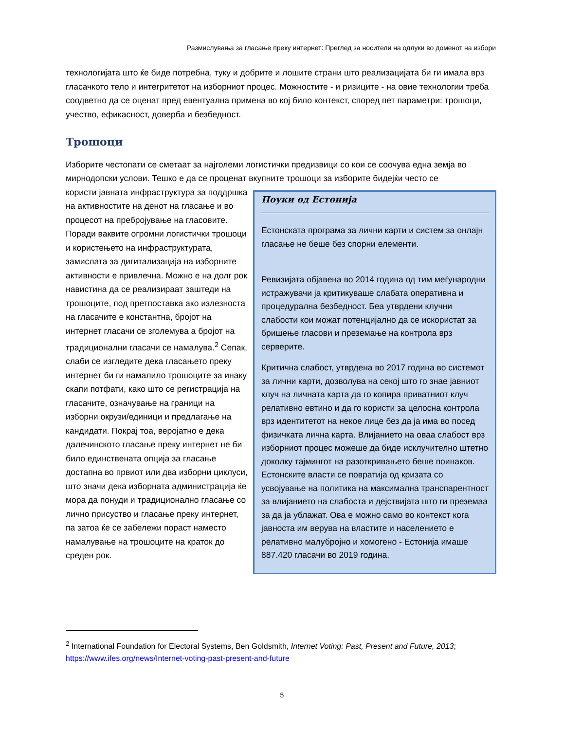Размислувања за гласање преку интернет: Преглед за носители на одлуки во доменот на избори
технологијата што ќе биде потребна, туку и добрите и лошите страни што реализацијата би ги имала врз гласачкото тело и интегритетот на изборниот процес. Можностите - и ризиците - на овие технологии треба соодветно да се оценат пред евентуална примена во кој било контекст, според пет параметри: трошоци, учество, ефикасност, доверба и безбедност.
Трошоци
Изборите честопати се сметаат за најголеми логистички предизвици со кои се соочува една земја во мирнодопски услови. Тешко е да се проценат вкупните трошоци за изборите бидејќи често се
Поуки од Естонија
Естонската програма за лични карти и систем за онлајн гласање не беше без спорни елементи.
Ревизијата објавена во 2014 година од тим меѓународни истражувачи ја критикуваше слабата оперативна и процедурална безбедност. Беа утврдени клучни слабости кои можат потенцијално да се искористат за бришење гласови и преземање на контрола врз серверите.
Критична слабост, утврдена во 2017 година во системот за лични карти, дозволува на секој што го знае јавниот клуч на личната карта да го копира приватниот клуч релативно евтино и да го користи за целосна контрола врз идентитетот на некое лице без да ја има во посед физичката лична карта. Влијанието на оваа слабост врз изборниот процес можеше да биде исклучително штетно доколку тајмингот на разоткривањето беше поинаков. Естонските власти се повратија од кризата со усвојување на политика на максимална транспарентност за влијанието на слабоста и дејствијата што ги преземаа за да ја ублажат. Ова е можно само во контекст кога јавноста им верува на властите и населението е релативно малубројно и хомогено - Естонија имаше 887.420 гласачи во 2019 година.
користи јавната инфраструктура за поддршка на активностите на денот на гласање и во процесот на пребројување на гласовите. Поради ваквите огромни логистички трошоци и користењето на инфраструктурата, замислата за дигитализација на изборните активности е привлечна. Можно е на долг рок навистина да се реализираат заштеди на трошоците, под претпоставка ако излезноста на гласачите е константна, бројот на интернет гласачи се зголемува а бројот на традиционални гласачи се намалува.<sup>2</sup> Сепак, слаби се изгледите дека гласањето преку интернет би ги намалило трошоците за инаку скапи потфати, како што се регистрација на гласачите, означување на граници на изборни окрузи/единици и предлагање на кандидати. Покрај тоа, веројатно е дека далечинското гласање преку интернет не би било единствената опција за гласање достапна во првиот или два изборни циклуси, што значи дека изборната администрација ќе мора да понуди и традиционално гласање со лично присуство и гласање преку интернет, па затоа ќе се забележи пораст наместо намалување на трошоците на краток до среден рок.
<sup>2</sup> International Foundation for Electoral Systems, Ben Goldsmith, Internet Voting: Past, Present and Future, 2013; https://www.ifes.org/news/Internet-voting-past-present-and-future
5